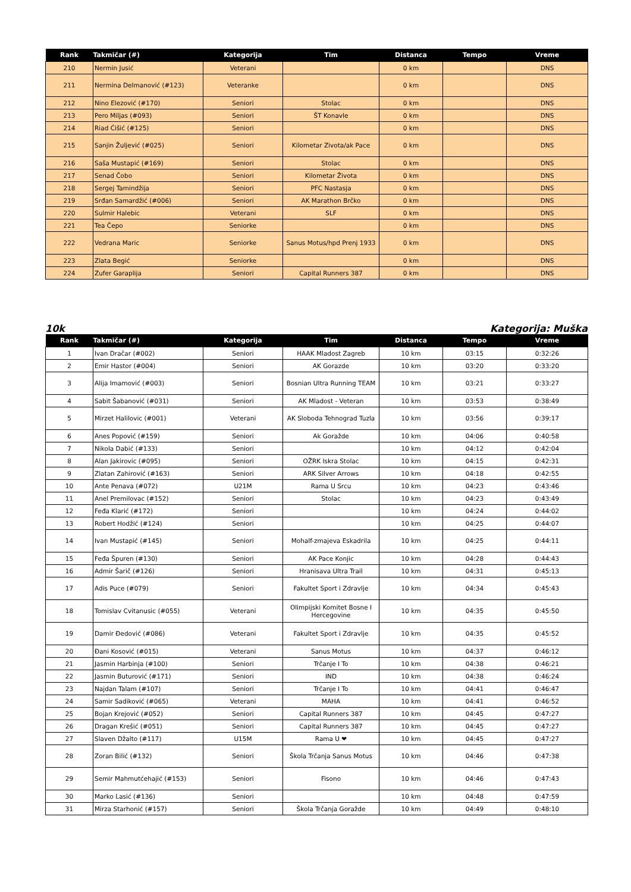| Rank | Takmičar (#) | Kategorija | Tim | Distanca | Tempo | Vreme |
| --- | --- | --- | --- | --- | --- | --- |
| 210 | Nermin Jusić | Veterani | | 0 km | | DNS |
| 211 | Nermina Delmanović (#123) | Veteranke | | 0 km | | DNS |
| 212 | Nino Elezović (#170) | Seniori | Stolac | 0 km | | DNS |
| 213 | Pero Miljas (#093) | Seniori | ŠT Konavle | 0 km | | DNS |
| 214 | Riad Ćišić (#125) | Seniori | | 0 km | | DNS |
| 215 | Sanjin Žuljević (#025) | Seniori | Kilometar Zivota/ak Pace | 0 km | | DNS |
| 216 | Saša Mustapić (#169) | Seniori | Stolac | 0 km | | DNS |
| 217 | Senad Čobo | Seniori | Kilometar Života | 0 km | | DNS |
| 218 | Sergej Tamindžija | Seniori | PFC Nastasja | 0 km | | DNS |
| 219 | Srđan Samardžić (#006) | Seniori | AK Marathon Brčko | 0 km | | DNS |
| 220 | Sulmir Halebic | Veterani | SLF | 0 km | | DNS |
| 221 | Tea Čepo | Seniorke | | 0 km | | DNS |
| 222 | Vedrana Maric | Seniorke | Sanus Motus/hpd Prenj 1933 | 0 km | | DNS |
| 223 | Zlata Begić | Seniorke | | 0 km | | DNS |
| 224 | Zufer Garaplija | Seniori | Capital Runners 387 | 0 km | | DNS |
10k Kategorija: Muška
| Rank | Takmičar (#) | Kategorija | Tim | Distanca | Tempo | Vreme |
| --- | --- | --- | --- | --- | --- | --- |
| 1 | Ivan Dračar (#002) | Seniori | HAAK Mladost Zagreb | 10 km | 03:15 | 0:32:26 |
| 2 | Emir Hastor (#004) | Seniori | AK Gorazde | 10 km | 03:20 | 0:33:20 |
| 3 | Alija Imamović (#003) | Seniori | Bosnian Ultra Running TEAM | 10 km | 03:21 | 0:33:27 |
| 4 | Sabit Šabanović (#031) | Seniori | AK Mladost - Veteran | 10 km | 03:53 | 0:38:49 |
| 5 | Mirzet Halilovic (#001) | Veterani | AK Sloboda Tehnograd Tuzla | 10 km | 03:56 | 0:39:17 |
| 6 | Anes Popović (#159) | Seniori | Ak Goražde | 10 km | 04:06 | 0:40:58 |
| 7 | Nikola Dabić (#133) | Seniori | | 10 km | 04:12 | 0:42:04 |
| 8 | Alan Jakirovic (#095) | Seniori | OŽRK Iskra Stolac | 10 km | 04:15 | 0:42:31 |
| 9 | Zlatan Zahirović (#163) | Seniori | ARK Silver Arrows | 10 km | 04:18 | 0:42:55 |
| 10 | Ante Penava (#072) | U21M | Rama U Srcu | 10 km | 04:23 | 0:43:46 |
| 11 | Anel Premilovac (#152) | Seniori | Stolac | 10 km | 04:23 | 0:43:49 |
| 12 | Feđa Klarić (#172) | Seniori | | 10 km | 04:24 | 0:44:02 |
| 13 | Robert Hodžić (#124) | Seniori | | 10 km | 04:25 | 0:44:07 |
| 14 | Ivan Mustapić (#145) | Seniori | Mohalf-zmajeva Eskadrila | 10 km | 04:25 | 0:44:11 |
| 15 | Feđa Špuren (#130) | Seniori | AK Pace Konjic | 10 km | 04:28 | 0:44:43 |
| 16 | Admir Šarič (#126) | Seniori | Hranisava Ultra Trail | 10 km | 04:31 | 0:45:13 |
| 17 | Adis Puce (#079) | Seniori | Fakultet Sport i Zdravlje | 10 km | 04:34 | 0:45:43 |
| 18 | Tomislav Cvitanusic (#055) | Veterani | Olimpijski Komitet Bosne I Hercegovine | 10 km | 04:35 | 0:45:50 |
| 19 | Damir Đedović (#086) | Veterani | Fakultet Sport i Zdravlje | 10 km | 04:35 | 0:45:52 |
| 20 | Đani Kosović (#015) | Veterani | Sanus Motus | 10 km | 04:37 | 0:46:12 |
| 21 | Jasmin Harbinja (#100) | Seniori | Trčanje I To | 10 km | 04:38 | 0:46:21 |
| 22 | Jasmin Buturović (#171) | Seniori | IND | 10 km | 04:38 | 0:46:24 |
| 23 | Najdan Talam (#107) | Seniori | Trčanje I To | 10 km | 04:41 | 0:46:47 |
| 24 | Samir Sadiković (#065) | Veterani | MAHA | 10 km | 04:41 | 0:46:52 |
| 25 | Bojan Krejović (#052) | Seniori | Capital Runners 387 | 10 km | 04:45 | 0:47:27 |
| 26 | Dragan Krešić (#051) | Seniori | Capital Runners 387 | 10 km | 04:45 | 0:47:27 |
| 27 | Slaven Džalto (#117) | U15M | Rama U ❤ | 10 km | 04:45 | 0:47:27 |
| 28 | Zoran Bilić (#132) | Seniori | Škola Trčanja Sanus Motus | 10 km | 04:46 | 0:47:38 |
| 29 | Semir Mahmutćehajić (#153) | Seniori | Fisono | 10 km | 04:46 | 0:47:43 |
| 30 | Marko Lasić (#136) | Seniori | | 10 km | 04:48 | 0:47:59 |
| 31 | Mirza Starhonić (#157) | Seniori | Škola Trčanja Goražde | 10 km | 04:49 | 0:48:10 |